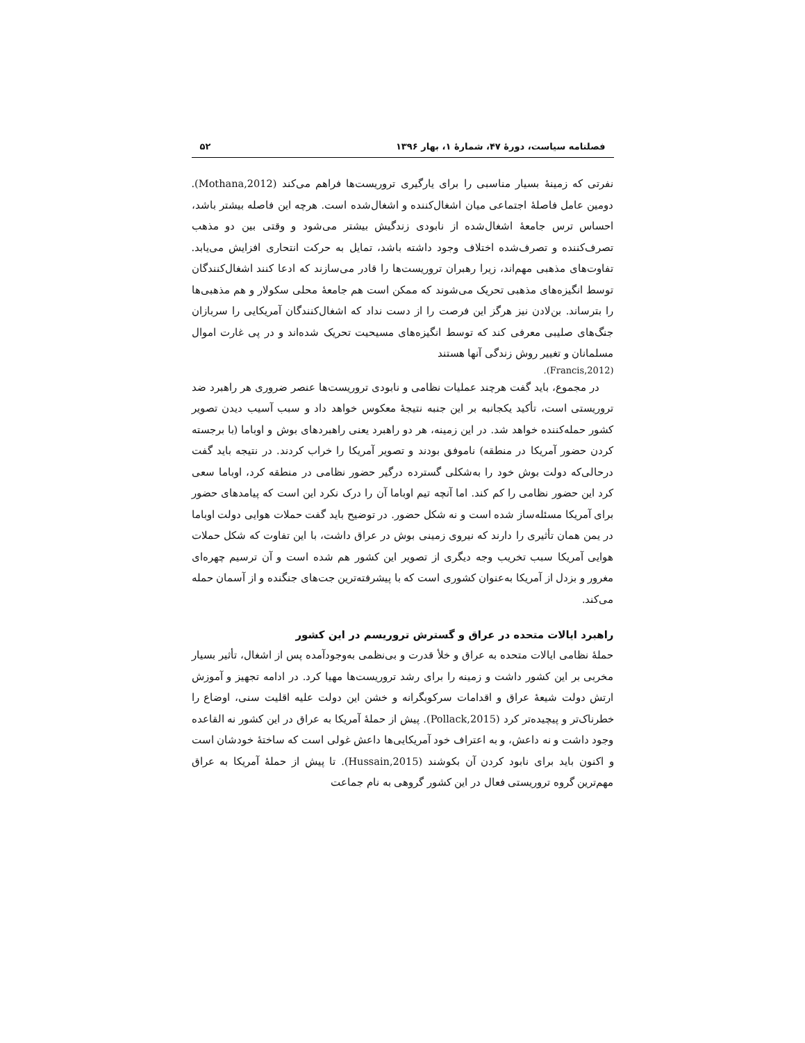فصلنامه سیاست، دورۀ ۴۷، شمارۀ ۱، بهار ۱۳۹۶ ۵۲
نفرتی که زمینۀ بسیار مناسبی را برای یارگیری تروریست‌ها فراهم می‌کند (Mothana,2012). دومین عامل فاصلۀ اجتماعی میان اشغال‌کننده و اشغال‌شده است. هرچه این فاصله بیشتر باشد، احساس ترس جامعۀ اشغال‌شده از نابودی زندگیش بیشتر می‌شود و وقتی بین دو مذهب تصرف‌کننده و تصرف‌شده اختلاف وجود داشته باشد، تمایل به حرکت انتحاری افزایش می‌یابد. تفاوت‌های مذهبی مهم‌اند، زیرا رهبران تروریست‌ها را قادر می‌سازند که ادعا کنند اشغال‌کنندگان توسط انگیزه‌های مذهبی تحریک می‌شوند که ممکن است هم جامعۀ محلی سکولار و هم مذهبی‌ها را بترساند. بن‌لادن نیز هرگز این فرصت را از دست نداد که اشغال‌کنندگان آمریکایی را سربازان جنگ‌های صلیبی معرفی کند که توسط انگیزه‌های مسیحیت تحریک شده‌اند و در پی غارت اموال مسلمانان و تغییر روش زندگی آنها هستند
(Francis,2012).
در مجموع، باید گفت هرچند عملیات نظامی و نابودی تروریست‌ها عنصر ضروری هر راهبرد ضد تروریستی است، تأکید یکجانبه بر این جنبه نتیجۀ معکوس خواهد داد و سبب آسیب دیدن تصویر کشور حمله‌کننده خواهد شد. در این زمینه، هر دو راهبرد یعنی راهبردهای بوش و اوباما (با برجسته کردن حضور آمریکا در منطقه) ناموفق بودند و تصویر آمریکا را خراب کردند. در نتیجه باید گفت درحالی‌که دولت بوش خود را به‌شکلی گسترده درگیر حضور نظامی در منطقه کرد، اوباما سعی کرد این حضور نظامی را کم کند. اما آنچه تیم اوباما آن را درک نکرد این است که پیامدهای حضور برای آمریکا مسئله‌ساز شده است و نه شکل حضور. در توضیح باید گفت حملات هوایی دولت اوباما در یمن همان تأثیری را دارند که نیروی زمینی بوش در عراق داشت، با این تفاوت که شکل حملات هوایی آمریکا سبب تخریب وجه دیگری از تصویر این کشور هم شده است و آن ترسیم چهره‌ای مغرور و بزدل از آمریکا به‌عنوان کشوری است که با پیشرفته‌ترین جت‌های جنگنده و از آسمان حمله می‌کند.
راهبرد ایالات متحده در عراق و گسترش تروریسم در این کشور
حملۀ نظامی ایالات متحده به عراق و خلأ قدرت و بی‌نظمی به‌وجودآمده پس از اشغال، تأثیر بسیار مخربی بر این کشور داشت و زمینه را برای رشد تروریست‌ها مهیا کرد. در ادامه تجهیز و آموزش ارتش دولت شیعۀ عراق و اقدامات سرکوبگرانه و خشن این دولت علیه اقلیت سنی، اوضاع را خطرناک‌تر و پیچیده‌تر کرد (Pollack,2015). پیش از حملۀ آمریکا به عراق در این کشور نه القاعده وجود داشت و نه داعش، و به اعتراف خود آمریکایی‌ها داعش غولی است که ساختۀ خودشان است و اکنون باید برای نابود کردن آن بکوشند (Hussain,2015). تا پیش از حملۀ آمریکا به عراق مهم‌ترین گروه تروریستی فعال در این کشور گروهی به نام جماعت